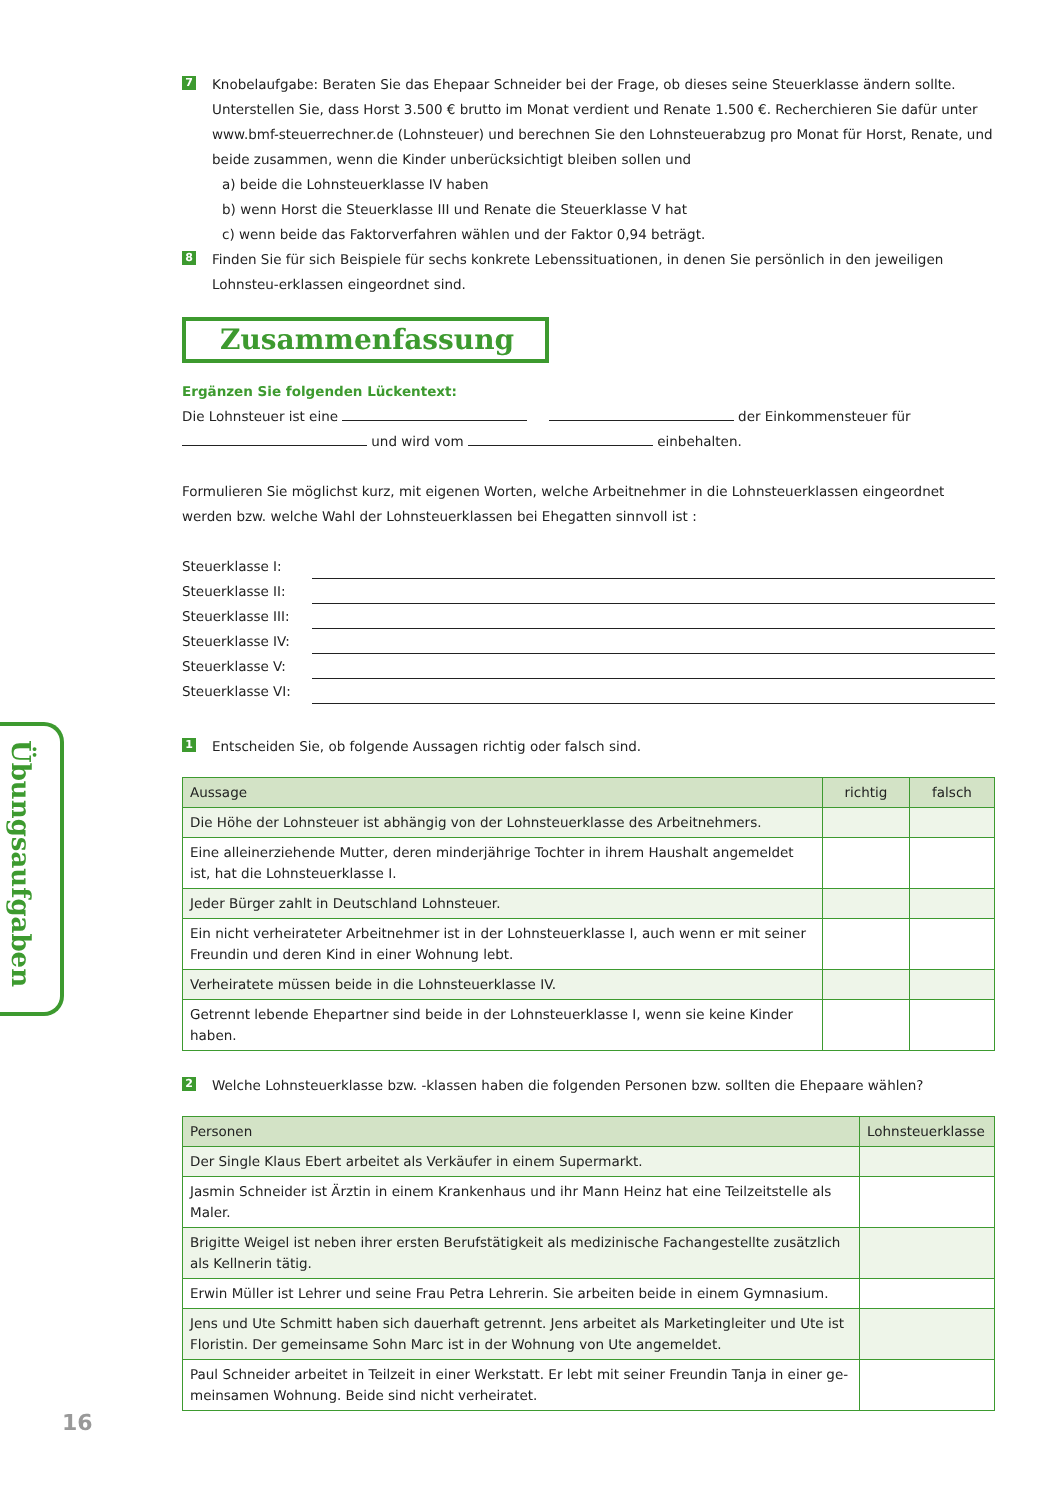Übungsaufgaben
7
Knobelaufgabe: Beraten Sie das Ehepaar Schneider bei der Frage, ob dieses seine Steuerklasse ändern sollte. Unterstellen Sie, dass Horst 3.500 € brutto im Monat verdient und Renate 1.500 €. Recherchieren Sie dafür unter www.bmf-steuerrechner.de (Lohnsteuer) und berechnen Sie den Lohnsteuerabzug pro Monat für Horst, Renate, und beide zusammen, wenn die Kinder unberücksichtigt bleiben sollen und
a) beide die Lohnsteuerklasse IV haben
b) wenn Horst die Steuerklasse III und Renate die Steuerklasse V hat
c) wenn beide das Faktorverfahren wählen und der Faktor 0,94 beträgt.
8
Finden Sie für sich Beispiele für sechs konkrete Lebenssituationen, in denen Sie persönlich in den jeweiligen Lohnsteu-erklassen eingeordnet sind.
Zusammenfassung
Ergänzen Sie folgenden Lückentext:
Die Lohnsteuer ist eine der Einkommensteuer für und wird vom einbehalten.
Formulieren Sie möglichst kurz, mit eigenen Worten, welche Arbeitnehmer in die Lohnsteuerklassen eingeordnet werden bzw. welche Wahl der Lohnsteuerklassen bei Ehegatten sinnvoll ist :
Steuerklasse I:
Steuerklasse II:
Steuerklasse III:
Steuerklasse IV:
Steuerklasse V:
Steuerklasse VI:
1
Entscheiden Sie, ob folgende Aussagen richtig oder falsch sind.
| Aussage | richtig | falsch |
| --- | --- | --- |
| Die Höhe der Lohnsteuer ist abhängig von der Lohnsteuerklasse des Arbeitnehmers. | | |
| Eine alleinerziehende Mutter, deren minderjährige Tochter in ihrem Haushalt angemeldet ist, hat die Lohnsteuerklasse I. | | |
| Jeder Bürger zahlt in Deutschland Lohnsteuer. | | |
| Ein nicht verheirateter Arbeitnehmer ist in der Lohnsteuerklasse I, auch wenn er mit seiner Freundin und deren Kind in einer Wohnung lebt. | | |
| Verheiratete müssen beide in die Lohnsteuerklasse IV. | | |
| Getrennt lebende Ehepartner sind beide in der Lohnsteuerklasse I, wenn sie keine Kinder haben. | | |
2
Welche Lohnsteuerklasse bzw. -klassen haben die folgenden Personen bzw. sollten die Ehepaare wählen?
| Personen | Lohnsteuerklasse |
| --- | --- |
| Der Single Klaus Ebert arbeitet als Verkäufer in einem Supermarkt. | |
| Jasmin Schneider ist Ärztin in einem Krankenhaus und ihr Mann Heinz hat eine Teilzeitstelle als Maler. | |
| Brigitte Weigel ist neben ihrer ersten Berufstätigkeit als medizinische Fachangestellte zusätzlich als Kellnerin tätig. | |
| Erwin Müller ist Lehrer und seine Frau Petra Lehrerin. Sie arbeiten beide in einem Gymnasium. | |
| Jens und Ute Schmitt haben sich dauerhaft getrennt. Jens arbeitet als Marketingleiter und Ute ist Floristin. Der gemeinsame Sohn Marc ist in der Wohnung von Ute angemeldet. | |
| Paul Schneider arbeitet in Teilzeit in einer Werkstatt. Er lebt mit seiner Freundin Tanja in einer ge-meinsamen Wohnung. Beide sind nicht verheiratet. | |
16